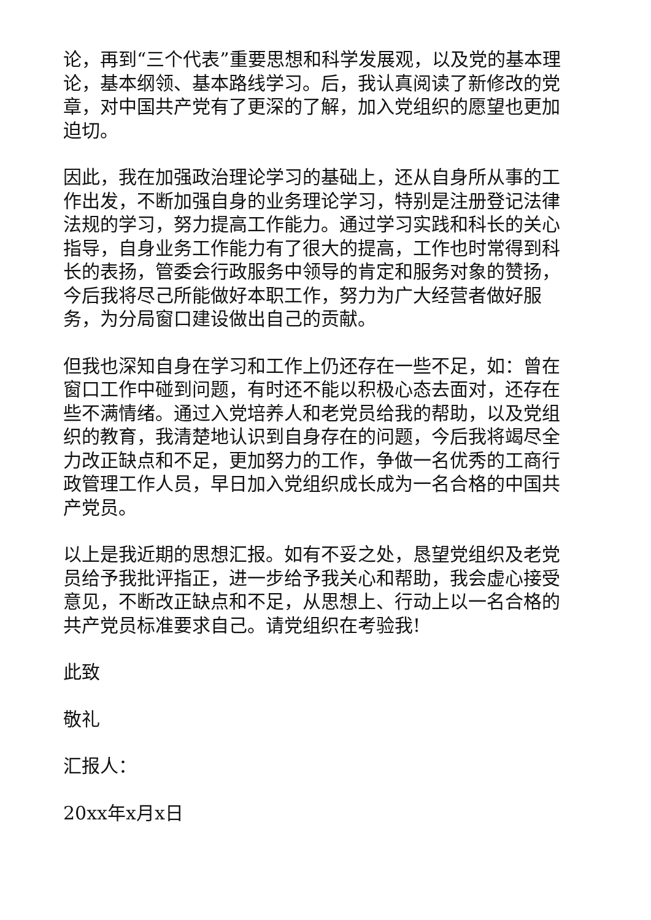论，再到“三个代表”重要思想和科学发展观，以及党的基本理论，基本纲领、基本路线学习。后，我认真阅读了新修改的党章，对中国共产党有了更深的了解，加入党组织的愿望也更加迫切。
因此，我在加强政治理论学习的基础上，还从自身所从事的工作出发，不断加强自身的业务理论学习，特别是注册登记法律法规的学习，努力提高工作能力。通过学习实践和科长的关心指导，自身业务工作能力有了很大的提高，工作也时常得到科长的表扬，管委会行政服务中领导的肯定和服务对象的赞扬，今后我将尽己所能做好本职工作，努力为广大经营者做好服务，为分局窗口建设做出自己的贡献。
但我也深知自身在学习和工作上仍还存在一些不足，如：曾在窗口工作中碰到问题，有时还不能以积极心态去面对，还存在些不满情绪。通过入党培养人和老党员给我的帮助，以及党组织的教育，我清楚地认识到自身存在的问题，今后我将竭尽全力改正缺点和不足，更加努力的工作，争做一名优秀的工商行政管理工作人员，早日加入党组织成长成为一名合格的中国共产党员。
以上是我近期的思想汇报。如有不妥之处，恳望党组织及老党员给予我批评指正，进一步给予我关心和帮助，我会虚心接受意见，不断改正缺点和不足，从思想上、行动上以一名合格的共产党员标准要求自己。请党组织在考验我!
此致
敬礼
汇报人：
20xx年x月x日